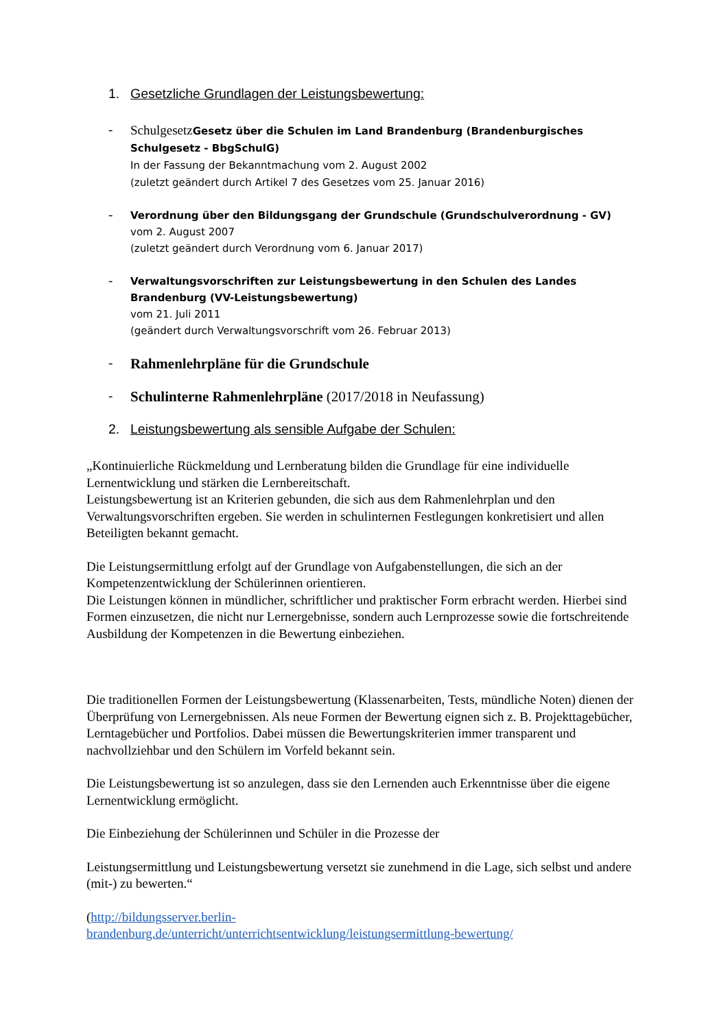1. Gesetzliche Grundlagen der Leistungsbewertung:
-
SchulgesetzGesetz über die Schulen im Land Brandenburg (Brandenburgisches Schulgesetz - BbgSchulG)
In der Fassung der Bekanntmachung vom 2. August 2002
(zuletzt geändert durch Artikel 7 des Gesetzes vom 25. Januar 2016)
-
Verordnung über den Bildungsgang der Grundschule (Grundschulverordnung - GV)
vom 2. August 2007
(zuletzt geändert durch Verordnung vom 6. Januar 2017)
-
Verwaltungsvorschriften zur Leistungsbewertung in den Schulen des Landes Brandenburg (VV-Leistungsbewertung)
vom 21. Juli 2011
(geändert durch Verwaltungsvorschrift vom 26. Februar 2013)
-
Rahmenlehrpläne für die Grundschule
-
Schulinterne Rahmenlehrpläne (2017/2018 in Neufassung)
2. Leistungsbewertung als sensible Aufgabe der Schulen:
„Kontinuierliche Rückmeldung und Lernberatung bilden die Grundlage für eine individuelle Lernentwicklung und stärken die Lernbereitschaft.
Leistungsbewertung ist an Kriterien gebunden, die sich aus dem Rahmenlehrplan und den Verwaltungsvorschriften ergeben. Sie werden in schulinternen Festlegungen konkretisiert und allen Beteiligten bekannt gemacht.
Die Leistungsermittlung erfolgt auf der Grundlage von Aufgabenstellungen, die sich an der Kompetenzentwicklung der Schülerinnen orientieren.
Die Leistungen können in mündlicher, schriftlicher und praktischer Form erbracht werden. Hierbei sind Formen einzusetzen, die nicht nur Lernergebnisse, sondern auch Lernprozesse sowie die fortschreitende Ausbildung der Kompetenzen in die Bewertung einbeziehen.
Die traditionellen Formen der Leistungsbewertung (Klassenarbeiten, Tests, mündliche Noten) dienen der Überprüfung von Lernergebnissen. Als neue Formen der Bewertung eignen sich z. B. Projekttagebücher, Lerntagebücher und Portfolios. Dabei müssen die Bewertungskriterien immer transparent und nachvollziehbar und den Schülern im Vorfeld bekannt sein.
Die Leistungsbewertung ist so anzulegen, dass sie den Lernenden auch Erkenntnisse über die eigene Lernentwicklung ermöglicht.
Die Einbeziehung der Schülerinnen und Schüler in die Prozesse der
Leistungsermittlung und Leistungsbewertung versetzt sie zunehmend in die Lage, sich selbst und andere (mit-) zu bewerten.“
(http://bildungsserver.berlin-
brandenburg.de/unterricht/unterrichtsentwicklung/leistungsermittlung-bewertung/